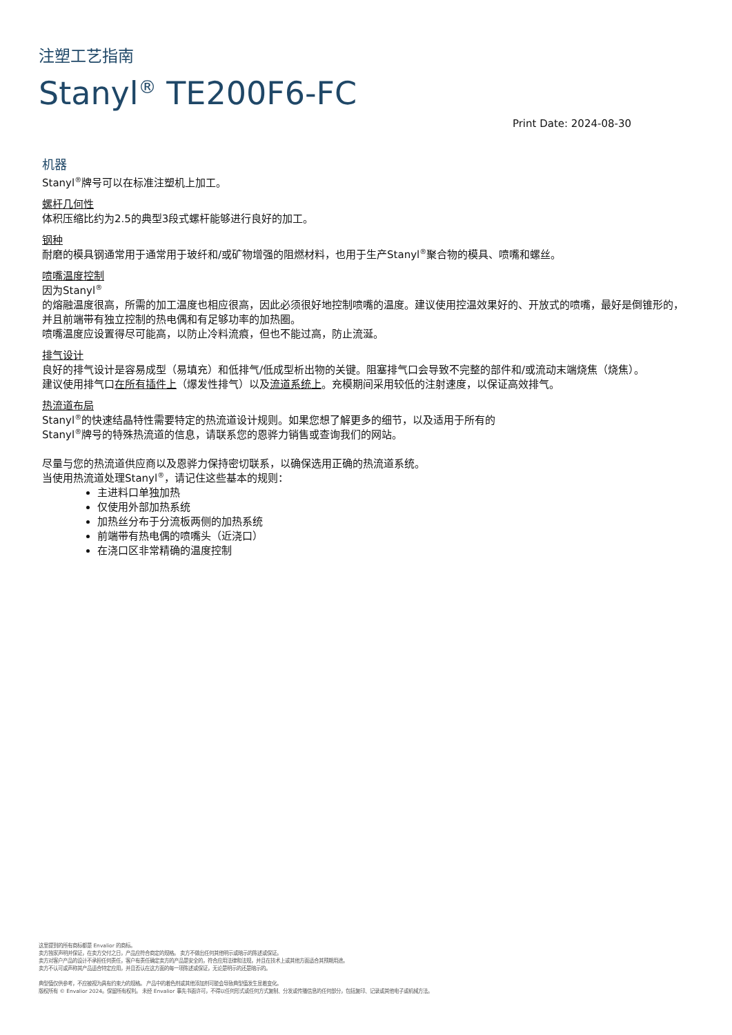注塑工艺指南
Stanyl<sup>®</sup> TE200F6-FC
Print Date: 2024-08-30
机器
Stanyl<sup>®</sup>牌号可以在标准注塑机上加工。
螺杆几何性
体积压缩比约为2.5的典型3段式螺杆能够进行良好的加工。
钢种
耐磨的模具钢通常用于通常用于玻纤和/或矿物增强的阻燃材料，也用于生产Stanyl<sup>®</sup>聚合物的模具、喷嘴和螺丝。
喷嘴温度控制
因为Stanyl<sup>®</sup>
的熔融温度很高，所需的加工温度也相应很高，因此必须很好地控制喷嘴的温度。建议使用控温效果好的、开放式的喷嘴，最好是倒锥形的，并且前端带有独立控制的热电偶和有足够功率的加热圈。
喷嘴温度应设置得尽可能高，以防止冷料流痕，但也不能过高，防止流涎。
排气设计
良好的排气设计是容易成型（易填充）和低排气/低成型析出物的关键。阻塞排气口会导致不完整的部件和/或流动末端烧焦（烧焦）。
建议使用排气口在所有插件上（爆发性排气）以及流道系统上。充模期间采用较低的注射速度，以保证高效排气。
热流道布局
Stanyl<sup>®</sup>的快速结晶特性需要特定的热流道设计规则。如果您想了解更多的细节，以及适用于所有的
Stanyl<sup>®</sup>牌号的特殊热流道的信息，请联系您的恩骅力销售或查询我们的网站。
尽量与您的热流道供应商以及恩骅力保持密切联系，以确保选用正确的热流道系统。
当使用热流道处理Stanyl<sup>®</sup>，请记住这些基本的规则：
主进料口单独加热
仅使用外部加热系统
加热丝分布于分流板两侧的加热系统
前端带有热电偶的喷嘴头（近浇口）
在浇口区非常精确的温度控制
这里提到的所有商标都是 Envalior 的商标。
卖方独家声明并保证，在卖方交付之日，产品应符合商定的规格。 卖方不做出任何其他明示或暗示的陈述或保证。
卖方对客户产品的设计不承担任何责任，客户有责任确定卖方的产品是安全的，符合应用法律和法规，并且在技术上或其他方面适合其预期用途。
卖方不认可或声称其产品适合特定应用，并且否认在这方面的每一项陈述或保证，无论是明示的还是暗示的。
典型值仅供参考，不应被视为具有约束力的规格。 产品中的着色剂或其他添加剂可能会导致典型值发生显着变化。
版权所有 © Envalior 2024。保留所有权利。 未经 Envalior 事先书面许可，不得以任何形式或任何方式复制、分发或传播信息的任何部分，包括复印、记录或其他电子或机械方法。